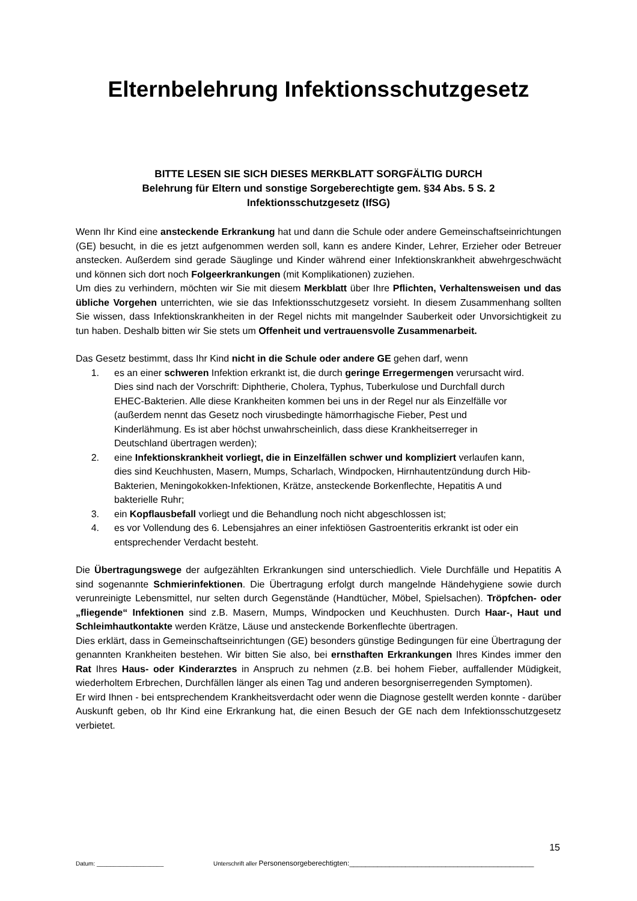Elternbelehrung Infektionsschutzgesetz
BITTE LESEN SIE SICH DIESES MERKBLATT SORGFÄLTIG DURCH
Belehrung für Eltern und sonstige Sorgeberechtigte gem. §34 Abs. 5 S. 2
Infektionsschutzgesetz (IfSG)
Wenn Ihr Kind eine ansteckende Erkrankung hat und dann die Schule oder andere Gemeinschaftseinrichtungen (GE) besucht, in die es jetzt aufgenommen werden soll, kann es andere Kinder, Lehrer, Erzieher oder Betreuer anstecken. Außerdem sind gerade Säuglinge und Kinder während einer Infektionskrankheit abwehrgeschwächt und können sich dort noch Folgeerkrankungen (mit Komplikationen) zuziehen.
Um dies zu verhindern, möchten wir Sie mit diesem Merkblatt über Ihre Pflichten, Verhaltensweisen und das übliche Vorgehen unterrichten, wie sie das Infektionsschutzgesetz vorsieht. In diesem Zusammenhang sollten Sie wissen, dass Infektionskrankheiten in der Regel nichts mit mangelnder Sauberkeit oder Unvorsichtigkeit zu tun haben. Deshalb bitten wir Sie stets um Offenheit und vertrauensvolle Zusammenarbeit.
Das Gesetz bestimmt, dass Ihr Kind nicht in die Schule oder andere GE gehen darf, wenn
1. es an einer schweren Infektion erkrankt ist, die durch geringe Erregermengen verursacht wird. Dies sind nach der Vorschrift: Diphtherie, Cholera, Typhus, Tuberkulose und Durchfall durch EHEC-Bakterien. Alle diese Krankheiten kommen bei uns in der Regel nur als Einzelfälle vor (außerdem nennt das Gesetz noch virusbedingte hämorrhagische Fieber, Pest und Kinderlähmung. Es ist aber höchst unwahrscheinlich, dass diese Krankheitserreger in Deutschland übertragen werden);
2. eine Infektionskrankheit vorliegt, die in Einzelfällen schwer und kompliziert verlaufen kann, dies sind Keuchhusten, Masern, Mumps, Scharlach, Windpocken, Hirnhautentzündung durch Hib-Bakterien, Meningokokken-Infektionen, Krätze, ansteckende Borkenflechte, Hepatitis A und bakterielle Ruhr;
3. ein Kopflausbefall vorliegt und die Behandlung noch nicht abgeschlossen ist;
4. es vor Vollendung des 6. Lebensjahres an einer infektiösen Gastroenteritis erkrankt ist oder ein entsprechender Verdacht besteht.
Die Übertragungswege der aufgezählten Erkrankungen sind unterschiedlich. Viele Durchfälle und Hepatitis A sind sogenannte Schmierinfektionen. Die Übertragung erfolgt durch mangelnde Händehygiene sowie durch verunreinigte Lebensmittel, nur selten durch Gegenstände (Handtücher, Möbel, Spielsachen). Tröpfchen- oder „fliegende“ Infektionen sind z.B. Masern, Mumps, Windpocken und Keuchhusten. Durch Haar-, Haut und Schleimhautkontakte werden Krätze, Läuse und ansteckende Borkenflechte übertragen.
Dies erklärt, dass in Gemeinschaftseinrichtungen (GE) besonders günstige Bedingungen für eine Übertragung der genannten Krankheiten bestehen. Wir bitten Sie also, bei ernsthaften Erkrankungen Ihres Kindes immer den Rat Ihres Haus- oder Kinderarztes in Anspruch zu nehmen (z.B. bei hohem Fieber, auffallender Müdigkeit, wiederholtem Erbrechen, Durchfällen länger als einen Tag und anderen besorgniserregenden Symptomen).
Er wird Ihnen - bei entsprechendem Krankheitsverdacht oder wenn die Diagnose gestellt werden konnte - darüber Auskunft geben, ob Ihr Kind eine Erkrankung hat, die einen Besuch der GE nach dem Infektionsschutzgesetz verbietet.
15
Datum: ____________________ Unterschrift aller Personensorgeberechtigten:______________________________________________